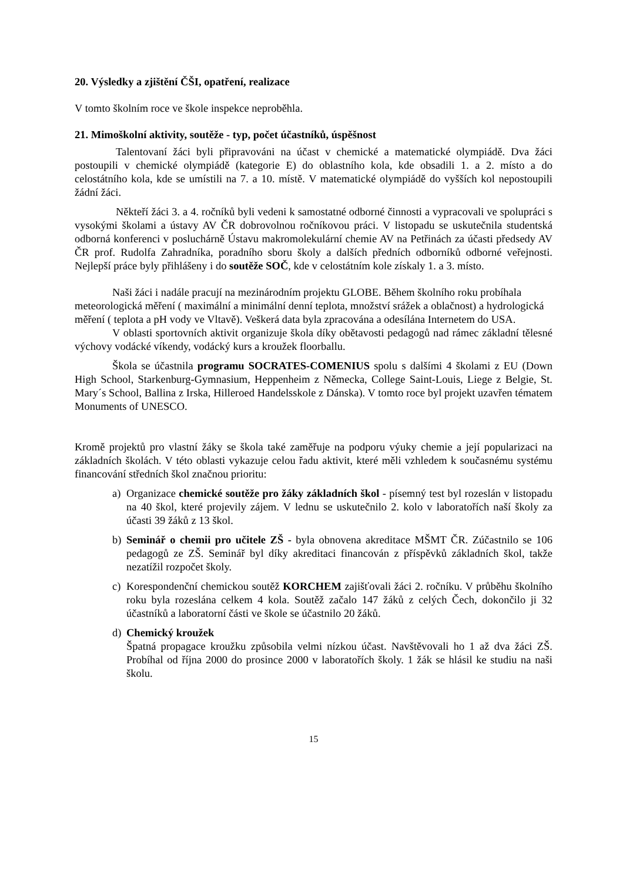20. Výsledky a zjištění ČŠI, opatření, realizace
V tomto školním roce ve škole inspekce neproběhla.
21. Mimoškolní aktivity, soutěže - typ, počet účastníků, úspěšnost
Talentovaní žáci byli připravováni na účast v chemické a matematické olympiádě. Dva žáci postoupili v chemické olympiádě (kategorie E) do oblastního kola, kde obsadili 1. a 2. místo a do celostátního kola, kde se umístili na 7. a 10. místě. V matematické olympiádě do vyšších kol nepostoupili žádní žáci.
Někteří žáci 3. a 4. ročníků byli vedeni k samostatné odborné činnosti a vypracovali ve spolupráci s vysokými školami a ústavy AV ČR dobrovolnou ročníkovou práci. V listopadu se uskutečnila studentská odborná konferenci v posluchárně Ústavu makromolekulární chemie AV na Petřinách za účasti předsedy AV ČR prof. Rudolfa Zahradníka, poradního sboru školy a dalších předních odborníků odborné veřejnosti. Nejlepší práce byly přihlášeny i do soutěže SOČ, kde v celostátním kole získaly 1. a 3. místo.
Naši žáci i nadále pracují na mezinárodním projektu GLOBE. Během školního roku probíhala meteorologická měření ( maximální a minimální denní teplota, množství srážek a oblačnost) a hydrologická měření ( teplota a pH vody ve Vltavě). Veškerá data byla zpracována a odesílána Internetem do USA.
V oblasti sportovních aktivit organizuje škola díky obětavosti pedagogů nad rámec základní tělesné výchovy vodácké víkendy, vodácký kurs a kroužek floorballu.
Škola se účastnila programu SOCRATES-COMENIUS spolu s dalšími 4 školami z EU (Down High School, Starkenburg-Gymnasium, Heppenheim z Německa, College Saint-Louis, Liege z Belgie, St. Mary´s School, Ballina z Irska, Hilleroed Handelsskole z Dánska). V tomto roce byl projekt uzavřen tématem Monuments of UNESCO.
Kromě projektů pro vlastní žáky se škola také zaměřuje na podporu výuky chemie a její popularizaci na základních školách. V této oblasti vykazuje celou řadu aktivit, které měli vzhledem k současnému systému financování středních škol značnou prioritu:
a) Organizace chemické soutěže pro žáky základních škol - písemný test byl rozeslán v listopadu na 40 škol, které projevily zájem. V lednu se uskutečnilo 2. kolo v laboratořích naší školy za účasti 39 žáků z 13 škol.
b) Seminář o chemii pro učitele ZŠ - byla obnovena akreditace MŠMT ČR. Zúčastnilo se 106 pedagogů ze ZŠ. Seminář byl díky akreditaci financován z příspěvků základních škol, takže nezatížil rozpočet školy.
c) Korespondenční chemickou soutěž KORCHEM zajišťovali žáci 2. ročníku. V průběhu školního roku byla rozeslána celkem 4 kola. Soutěž začalo 147 žáků z celých Čech, dokončilo ji 32 účastníků a laboratorní části ve škole se účastnilo 20 žáků.
d) Chemický kroužek
Špatná propagace kroužku způsobila velmi nízkou účast. Navštěvovali ho 1 až dva žáci ZŠ. Probíhal od října 2000 do prosince 2000 v laboratořích školy. 1 žák se hlásil ke studiu na naši školu.
15